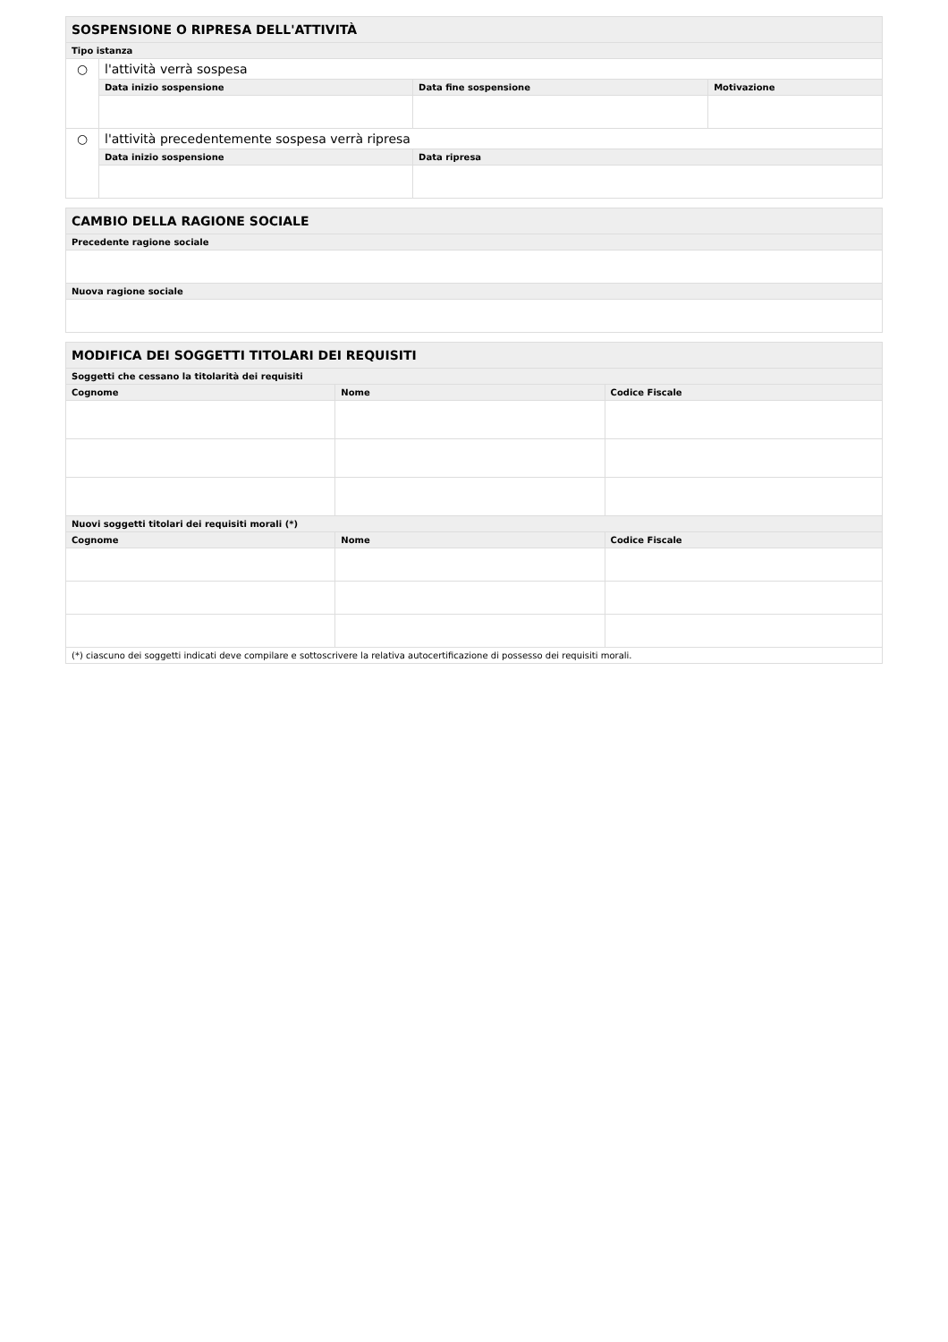| SOSPENSIONE O RIPRESA DELL'ATTIVITÀ | | | |
| --- | --- | --- | --- |
| Tipo istanza | | | |
| ○ | l'attività verrà sospesa | | |
| | Data inizio sospensione | Data fine sospensione | Motivazione |
| ○ | l'attività precedentemente sospesa verrà ripresa | | |
| | Data inizio sospensione | Data ripresa | |
| CAMBIO DELLA RAGIONE SOCIALE |
| --- |
| Precedente ragione sociale |
| Nuova ragione sociale |
| MODIFICA DEI SOGGETTI TITOLARI DEI REQUISITI | | |
| --- | --- | --- |
| Soggetti che cessano la titolarità dei requisiti | | |
| Cognome | Nome | Codice Fiscale |
| Nuovi soggetti titolari dei requisiti morali (*) | | |
| Cognome | Nome | Codice Fiscale |
| (*) ciascuno dei soggetti indicati deve compilare e sottoscrivere la relativa autocertificazione di possesso dei requisiti morali. | | |